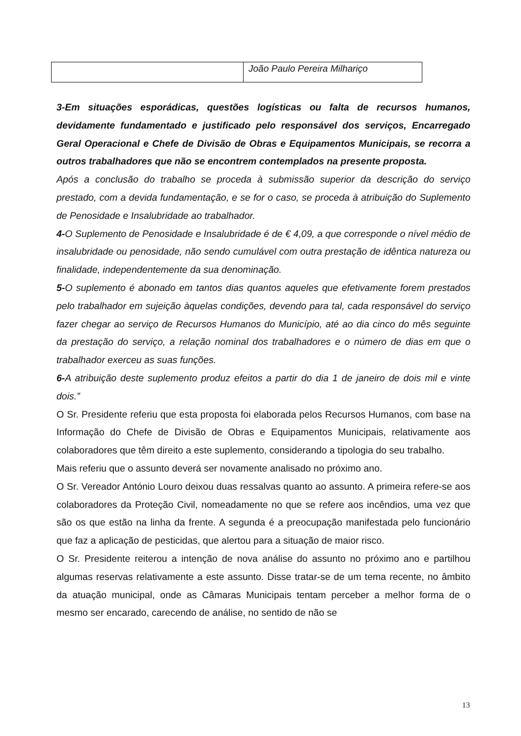| | João Paulo Pereira Milhariço |
3-Em situações esporádicas, questões logísticas ou falta de recursos humanos, devidamente fundamentado e justificado pelo responsável dos serviços, Encarregado Geral Operacional e Chefe de Divisão de Obras e Equipamentos Municipais, se recorra a outros trabalhadores que não se encontrem contemplados na presente proposta.
Após a conclusão do trabalho se proceda à submissão superior da descrição do serviço prestado, com a devida fundamentação, e se for o caso, se proceda à atribuição do Suplemento de Penosidade e Insalubridade ao trabalhador.
4-O Suplemento de Penosidade e Insalubridade é de € 4,09, a que corresponde o nível médio de insalubridade ou penosidade, não sendo cumulável com outra prestação de idêntica natureza ou finalidade, independentemente da sua denominação.
5-O suplemento é abonado em tantos dias quantos aqueles que efetivamente forem prestados pelo trabalhador em sujeição àquelas condições, devendo para tal, cada responsável do serviço fazer chegar ao serviço de Recursos Humanos do Município, até ao dia cinco do mês seguinte da prestação do serviço, a relação nominal dos trabalhadores e o número de dias em que o trabalhador exerceu as suas funções.
6-A atribuição deste suplemento produz efeitos a partir do dia 1 de janeiro de dois mil e vinte dois.”
O Sr. Presidente referiu que esta proposta foi elaborada pelos Recursos Humanos, com base na Informação do Chefe de Divisão de Obras e Equipamentos Municipais, relativamente aos colaboradores que têm direito a este suplemento, considerando a tipologia do seu trabalho.
Mais referiu que o assunto deverá ser novamente analisado no próximo ano.
O Sr. Vereador António Louro deixou duas ressalvas quanto ao assunto. A primeira refere-se aos colaboradores da Proteção Civil, nomeadamente no que se refere aos incêndios, uma vez que são os que estão na linha da frente. A segunda é a preocupação manifestada pelo funcionário que faz a aplicação de pesticidas, que alertou para a situação de maior risco.
O Sr. Presidente reiterou a intenção de nova análise do assunto no próximo ano e partilhou algumas reservas relativamente a este assunto. Disse tratar-se de um tema recente, no âmbito da atuação municipal, onde as Câmaras Municipais tentam perceber a melhor forma de o mesmo ser encarado, carecendo de análise, no sentido de não se
13